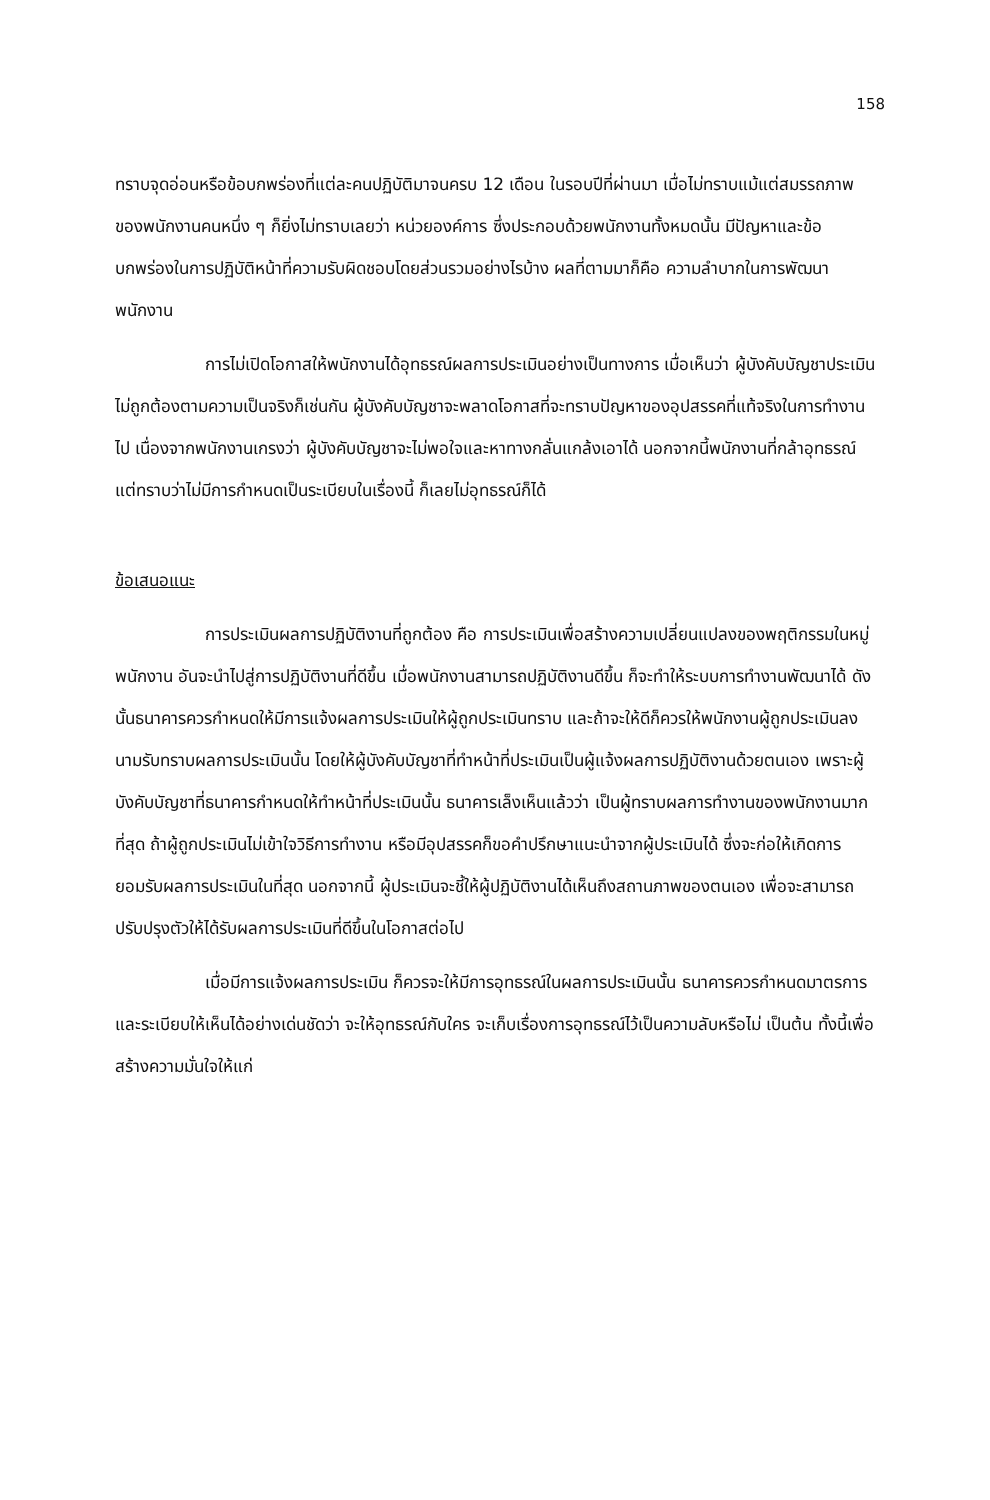158
ทราบจุดอ่อนหรือข้อบกพร่องที่แต่ละคนปฏิบัติมาจนครบ 12 เดือน ในรอบปีที่ผ่านมา เมื่อไม่ทราบแม้แต่สมรรถภาพของพนักงานคนหนึ่ง ๆ ก็ยิ่งไม่ทราบเลยว่า หน่วยองค์การ ซึ่งประกอบด้วยพนักงานทั้งหมดนั้น มีปัญหาและข้อบกพร่องในการปฏิบัติหน้าที่ความรับผิดชอบโดยส่วนรวมอย่างไรบ้าง ผลที่ตามมาก็คือ ความลำบากในการพัฒนาพนักงาน
การไม่เปิดโอกาสให้พนักงานได้อุทธรณ์ผลการประเมินอย่างเป็นทางการ เมื่อเห็นว่า ผู้บังคับบัญชาประเมินไม่ถูกต้องตามความเป็นจริงก็เช่นกัน ผู้บังคับบัญชาจะพลาดโอกาสที่จะทราบปัญหาของอุปสรรคที่แท้จริงในการทำงานไป เนื่องจากพนักงานเกรงว่า ผู้บังคับบัญชาจะไม่พอใจและหาทางกลั่นแกล้งเอาได้ นอกจากนี้พนักงานที่กล้าอุทธรณ์ แต่ทราบว่าไม่มีการกำหนดเป็นระเบียบในเรื่องนี้ ก็เลยไม่อุทธรณ์ก็ได้
ข้อเสนอแนะ
การประเมินผลการปฏิบัติงานที่ถูกต้อง คือ การประเมินเพื่อสร้างความเปลี่ยนแปลงของพฤติกรรมในหมู่พนักงาน อันจะนำไปสู่การปฏิบัติงานที่ดีขึ้น เมื่อพนักงานสามารถปฏิบัติงานดีขึ้น ก็จะทำให้ระบบการทำงานพัฒนาได้ ดังนั้นธนาคารควรกำหนดให้มีการแจ้งผลการประเมินให้ผู้ถูกประเมินทราบ และถ้าจะให้ดีก็ควรให้พนักงานผู้ถูกประเมินลงนามรับทราบผลการประเมินนั้น โดยให้ผู้บังคับบัญชาที่ทำหน้าที่ประเมินเป็นผู้แจ้งผลการปฏิบัติงานด้วยตนเอง เพราะผู้บังคับบัญชาที่ธนาคารกำหนดให้ทำหน้าที่ประเมินนั้น ธนาคารเล็งเห็นแล้วว่า เป็นผู้ทราบผลการทำงานของพนักงานมากที่สุด ถ้าผู้ถูกประเมินไม่เข้าใจวิธีการทำงาน หรือมีอุปสรรคก็ขอคำปรึกษาแนะนำจากผู้ประเมินได้ ซึ่งจะก่อให้เกิดการยอมรับผลการประเมินในที่สุด นอกจากนี้ ผู้ประเมินจะชี้ให้ผู้ปฏิบัติงานได้เห็นถึงสถานภาพของตนเอง เพื่อจะสามารถปรับปรุงตัวให้ได้รับผลการประเมินที่ดีขึ้นในโอกาสต่อไป
เมื่อมีการแจ้งผลการประเมิน ก็ควรจะให้มีการอุทธรณ์ในผลการประเมินนั้น ธนาคารควรกำหนดมาตรการและระเบียบให้เห็นได้อย่างเด่นชัดว่า จะให้อุทธรณ์กับใคร จะเก็บเรื่องการอุทธรณ์ไว้เป็นความลับหรือไม่ เป็นต้น ทั้งนี้เพื่อสร้างความมั่นใจให้แก่